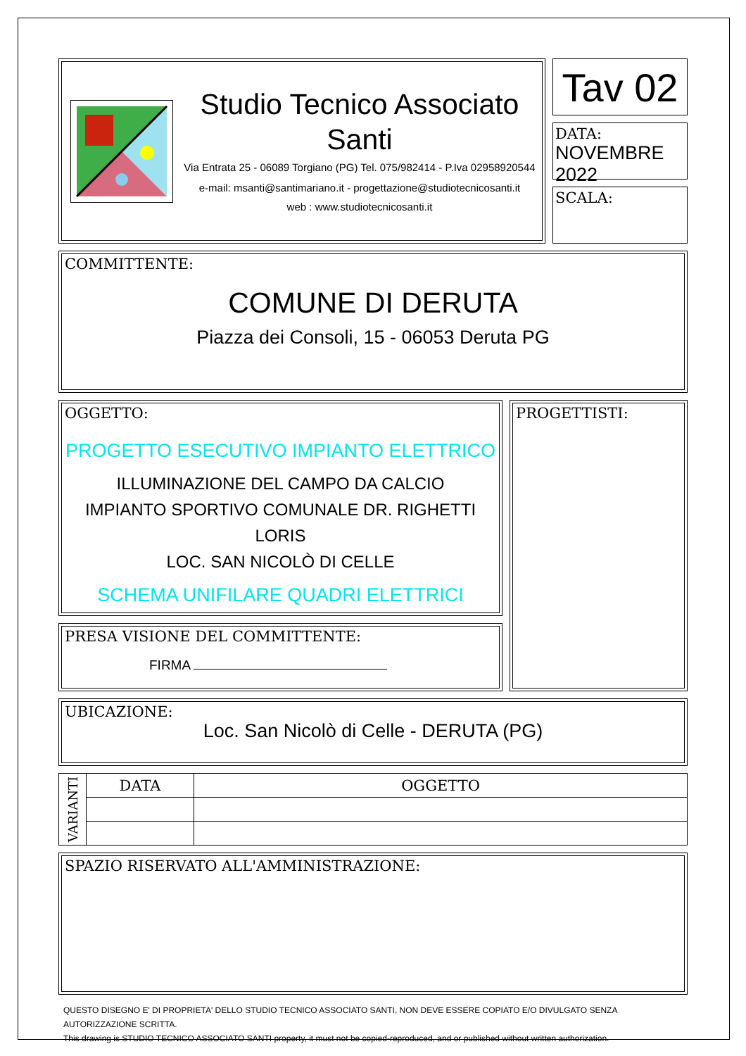Studio Tecnico Associato Santi
Via Entrata 25 - 06089 Torgiano (PG) Tel. 075/982414 - P.Iva 02958920544
e-mail: msanti@santimariano.it - progettazione@studiotecnicosanti.it
web : www.studiotecnicosanti.it
Tav 02
DATA:
NOVEMBRE 2022
SCALA:
COMMITTENTE:
COMUNE DI DERUTA
Piazza dei Consoli, 15 - 06053 Deruta PG
OGGETTO:
PROGETTO ESECUTIVO IMPIANTO ELETTRICO
ILLUMINAZIONE DEL CAMPO DA CALCIO
IMPIANTO SPORTIVO COMUNALE DR. RIGHETTI LORIS
LOC. SAN NICOLÒ DI CELLE
SCHEMA UNIFILARE QUADRI ELETTRICI
PRESA VISIONE DEL COMMITTENTE:
FIRMA
PROGETTISTI:
UBICAZIONE:
Loc. San Nicolò di Celle - DERUTA (PG)
| VARIANTI | DATA | OGGETTO |
SPAZIO RISERVATO ALL'AMMINISTRAZIONE:
QUESTO DISEGNO E' DI PROPRIETA' DELLO STUDIO TECNICO ASSOCIATO SANTI, NON DEVE ESSERE COPIATO E/O DIVULGATO SENZA AUTORIZZAZIONE SCRITTA.
This drawing is STUDIO TECNICO ASSOCIATO SANTI property, it must not be copied-reproduced, and or published without written authorization.